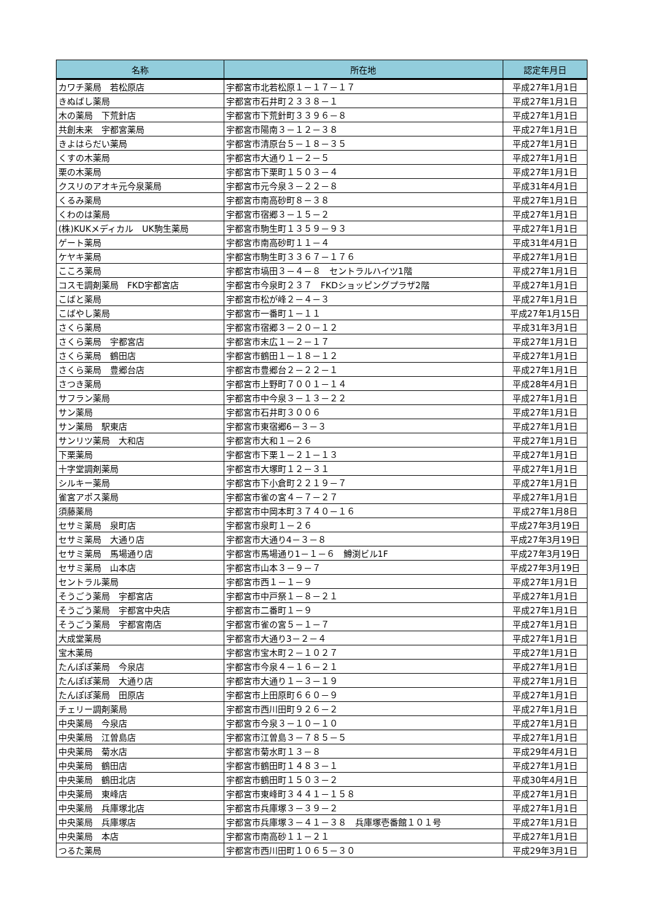| 名称 | 所在地 | 認定年月日 |
| --- | --- | --- |
| カワチ薬局 若松原店 | 宇都宮市北若松原１－１７－１７ | 平成27年1月1日 |
| きぬばし薬局 | 宇都宮市石井町２３３８－１ | 平成27年1月1日 |
| 木の薬局 下荒針店 | 宇都宮市下荒針町３３９６－８ | 平成27年1月1日 |
| 共創未来 宇都宮薬局 | 宇都宮市陽南３－１２－３８ | 平成27年1月1日 |
| きよはらだい薬局 | 宇都宮市清原台５－１８－３５ | 平成27年1月1日 |
| くすの木薬局 | 宇都宮市大通り１－２－５ | 平成27年1月1日 |
| 栗の木薬局 | 宇都宮市下栗町１５０３－４ | 平成27年1月1日 |
| クスリのアオキ元今泉薬局 | 宇都宮市元今泉３－２２－８ | 平成31年4月1日 |
| くるみ薬局 | 宇都宮市南高砂町８－３８ | 平成27年1月1日 |
| くわのは薬局 | 宇都宮市宿郷３－１５－２ | 平成27年1月1日 |
| (株)KUKメディカル UK駒生薬局 | 宇都宮市駒生町１３５９－９３ | 平成27年1月1日 |
| ゲート薬局 | 宇都宮市南高砂町１１－４ | 平成31年4月1日 |
| ケヤキ薬局 | 宇都宮市駒生町３３６７－１７６ | 平成27年1月1日 |
| こころ薬局 | 宇都宮市塙田３－４－８ セントラルハイツ1階 | 平成27年1月1日 |
| コスモ調剤薬局 FKD宇都宮店 | 宇都宮市今泉町２３７ FKDショッピングプラザ2階 | 平成27年1月1日 |
| こばと薬局 | 宇都宮市松が峰２－４－３ | 平成27年1月1日 |
| こばやし薬局 | 宇都宮市一番町１－１１ | 平成27年1月15日 |
| さくら薬局 | 宇都宮市宿郷３－２０－１２ | 平成31年3月1日 |
| さくら薬局 宇都宮店 | 宇都宮市末広１－２－１７ | 平成27年1月1日 |
| さくら薬局 鶴田店 | 宇都宮市鶴田１－１８－１２ | 平成27年1月1日 |
| さくら薬局 豊郷台店 | 宇都宮市豊郷台２－２２－１ | 平成27年1月1日 |
| さつき薬局 | 宇都宮市上野町７００１－１４ | 平成28年4月1日 |
| サフラン薬局 | 宇都宮市中今泉３－１３－２２ | 平成27年1月1日 |
| サン薬局 | 宇都宮市石井町３００６ | 平成27年1月1日 |
| サン薬局 駅東店 | 宇都宮市東宿郷6－３－３ | 平成27年1月1日 |
| サンリツ薬局 大和店 | 宇都宮市大和１－２６ | 平成27年1月1日 |
| 下栗薬局 | 宇都宮市下栗１－２１－１３ | 平成27年1月1日 |
| 十字堂調剤薬局 | 宇都宮市大塚町１２－３１ | 平成27年1月1日 |
| シルキー薬局 | 宇都宮市下小倉町２２１９－７ | 平成27年1月1日 |
| 雀宮アポス薬局 | 宇都宮市雀の宮４－７－２７ | 平成27年1月1日 |
| 須藤薬局 | 宇都宮市中岡本町３７４０－１６ | 平成27年1月8日 |
| セサミ薬局 泉町店 | 宇都宮市泉町１－２６ | 平成27年3月19日 |
| セサミ薬局 大通り店 | 宇都宮市大通り4－３－８ | 平成27年3月19日 |
| セサミ薬局 馬場通り店 | 宇都宮市馬場通り1－１－６ 鱒渕ビル1F | 平成27年3月19日 |
| セサミ薬局 山本店 | 宇都宮市山本３－９－７ | 平成27年3月19日 |
| セントラル薬局 | 宇都宮市西１－１－９ | 平成27年1月1日 |
| そうごう薬局 宇都宮店 | 宇都宮市中戸祭１－８－２１ | 平成27年1月1日 |
| そうごう薬局 宇都宮中央店 | 宇都宮市二番町１－９ | 平成27年1月1日 |
| そうごう薬局 宇都宮南店 | 宇都宮市雀の宮５－１－７ | 平成27年1月1日 |
| 大成堂薬局 | 宇都宮市大通り3－２－４ | 平成27年1月1日 |
| 宝木薬局 | 宇都宮市宝木町２－１０２７ | 平成27年1月1日 |
| たんぽぽ薬局 今泉店 | 宇都宮市今泉４－１６－２１ | 平成27年1月1日 |
| たんぽぽ薬局 大通り店 | 宇都宮市大通り１－３－１９ | 平成27年1月1日 |
| たんぽぽ薬局 田原店 | 宇都宮市上田原町６６０－９ | 平成27年1月1日 |
| チェリー調剤薬局 | 宇都宮市西川田町９２６－２ | 平成27年1月1日 |
| 中央薬局 今泉店 | 宇都宮市今泉３－１０－１０ | 平成27年1月1日 |
| 中央薬局 江曽島店 | 宇都宮市江曽島３－７８５－５ | 平成27年1月1日 |
| 中央薬局 菊水店 | 宇都宮市菊水町１３－８ | 平成29年4月1日 |
| 中央薬局 鶴田店 | 宇都宮市鶴田町１４８３－１ | 平成27年1月1日 |
| 中央薬局 鶴田北店 | 宇都宮市鶴田町１５０３－２ | 平成30年4月1日 |
| 中央薬局 東峰店 | 宇都宮市東峰町３４４１－１５８ | 平成27年1月1日 |
| 中央薬局 兵庫塚北店 | 宇都宮市兵庫塚３－３９－２ | 平成27年1月1日 |
| 中央薬局 兵庫塚店 | 宇都宮市兵庫塚３－４１－３８ 兵庫塚壱番館１０１号 | 平成27年1月1日 |
| 中央薬局 本店 | 宇都宮市南高砂１１－２１ | 平成27年1月1日 |
| つるた薬局 | 宇都宮市西川田町１０６５－３０ | 平成29年3月1日 |